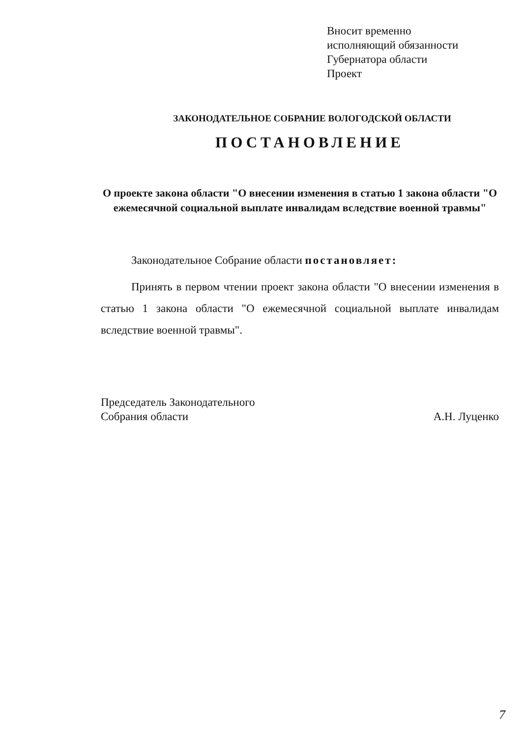Вносит временно
исполняющий обязанности
Губернатора области
Проект
ЗАКОНОДАТЕЛЬНОЕ СОБРАНИЕ ВОЛОГОДСКОЙ ОБЛАСТИ
ПОСТАНОВЛЕНИЕ
О проекте закона области "О внесении изменения в статью 1 закона области "О ежемесячной социальной выплате инвалидам вследствие военной травмы"
Законодательное Собрание области постановляет:
Принять в первом чтении проект закона области "О внесении изменения в статью 1 закона области "О ежемесячной социальной выплате инвалидам вследствие военной травмы".
Председатель Законодательного
Собрания области
А.Н. Луценко
7